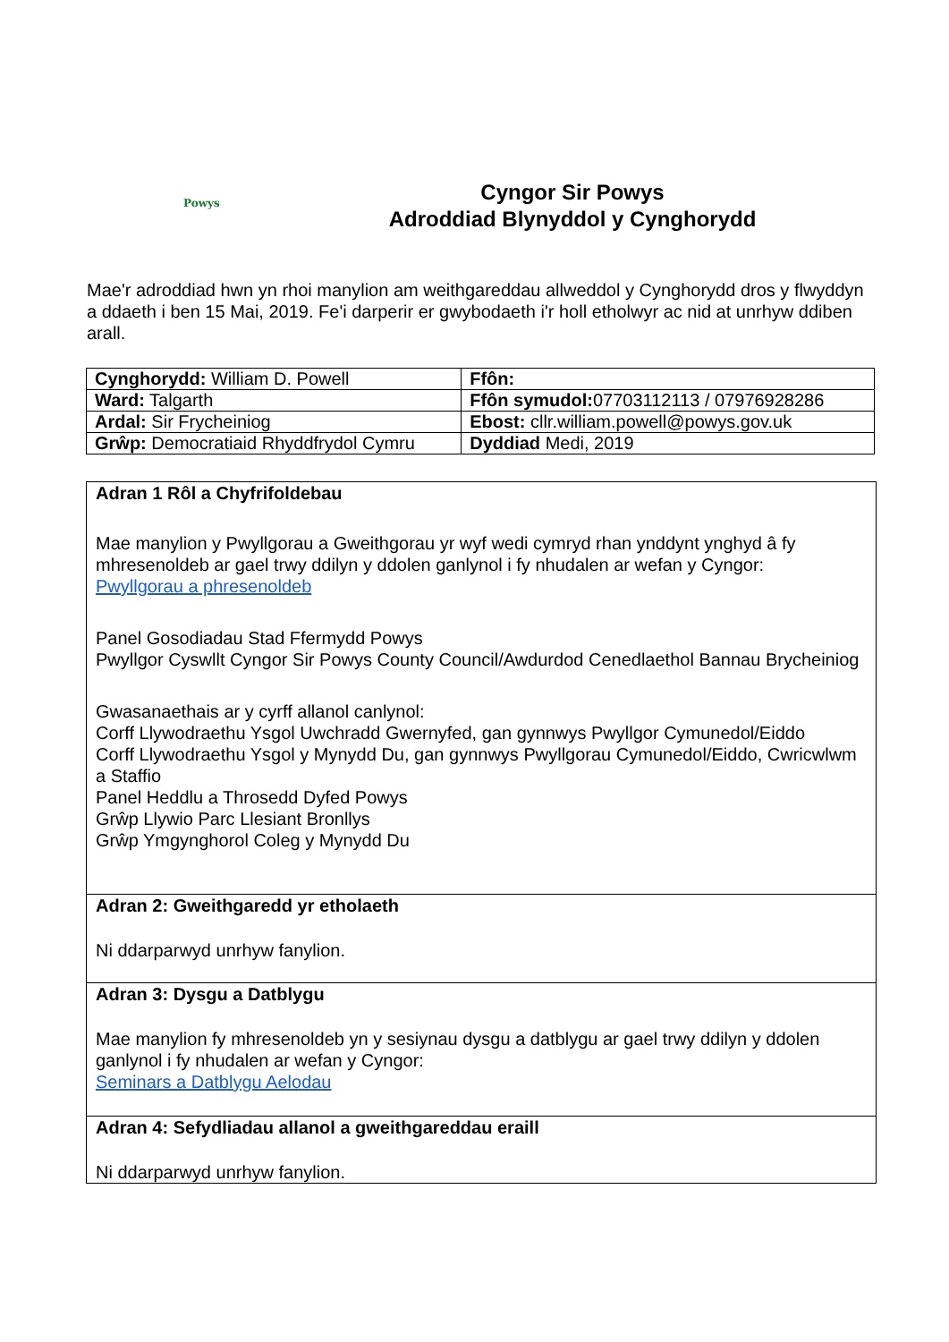Powys
Cyngor Sir Powys
Adroddiad Blynyddol y Cynghorydd
Mae'r adroddiad hwn yn rhoi manylion am weithgareddau allweddol y Cynghorydd dros y flwyddyn a ddaeth i ben 15 Mai, 2019. Fe'i darperir er gwybodaeth i'r holl etholwyr ac nid at unrhyw ddiben arall.
| Cynghorydd: William D. Powell | Ffôn: |
| Ward: Talgarth | Ffôn symudol: 07703112113 / 07976928286 |
| Ardal: Sir Frycheiniog | Ebost: cllr.william.powell@powys.gov.uk |
| Grŵp: Democratiaid Rhyddfrydol Cymru | Dyddiad Medi, 2019 |
| Adran 1 Rôl a Chyfrifoldebau Mae manylion y Pwyllgorau a Gweithgorau yr wyf wedi cymryd rhan ynddynt ynghyd â fy mhresenoldeb ar gael trwy ddilyn y ddolen ganlynol i fy nhudalen ar wefan y Cyngor: Pwyllgorau a phresenoldeb Panel Gosodiadau Stad Ffermydd Powys Pwyllgor Cyswllt Cyngor Sir Powys County Council/Awdurdod Cenedlaethol Bannau Brycheiniog Gwasanaethais ar y cyrff allanol canlynol: Corff Llywodraethu Ysgol Uwchradd Gwernyfed, gan gynnwys Pwyllgor Cymunedol/Eiddo Corff Llywodraethu Ysgol y Mynydd Du, gan gynnwys Pwyllgorau Cymunedol/Eiddo, Cwricwlwm a Staffio Panel Heddlu a Throsedd Dyfed Powys Grŵp Llywio Parc Llesiant Bronllys Grŵp Ymgynghorol Coleg y Mynydd Du |
| Adran 2: Gweithgaredd yr etholaeth Ni ddarparwyd unrhyw fanylion. |
| Adran 3: Dysgu a Datblygu Mae manylion fy mhresenoldeb yn y sesiynau dysgu a datblygu ar gael trwy ddilyn y ddolen ganlynol i fy nhudalen ar wefan y Cyngor: Seminars a Datblygu Aelodau |
| Adran 4: Sefydliadau allanol a gweithgareddau eraill Ni ddarparwyd unrhyw fanylion. |